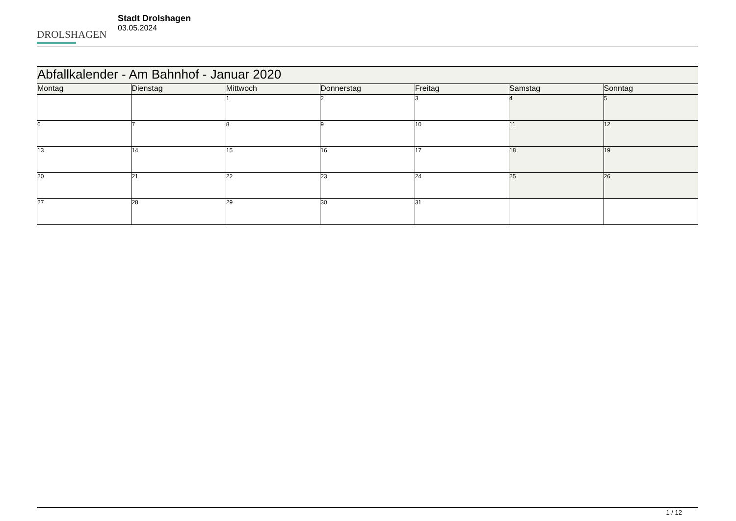DROLSHAGEN
Stadt Drolshagen
03.05.2024
| Abfallkalender - Am Bahnhof - Januar 2020 | | | | | | |
| --- | --- | --- | --- | --- | --- | --- |
| Montag | Dienstag | Mittwoch | Donnerstag | Freitag | Samstag | Sonntag |
| | | 1 | 2 | 3 | 4 | 5 |
| 6 | 7 | 8 | 9 | 10 | 11 | 12 |
| 13 | 14 | 15 | 16 | 17 | 18 | 19 |
| 20 | 21 | 22 | 23 | 24 | 25 | 26 |
| 27 | 28 | 29 | 30 | 31 | | |
1 / 12